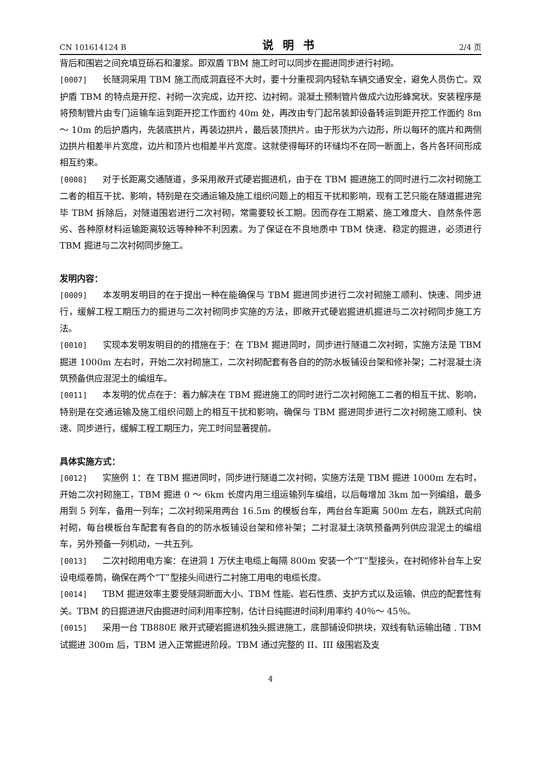CN 101614124 B 说明书 2/4 页
背后和围岩之间充填豆砾石和灌浆。即双盾 TBM 施工时可以同步在掘进同步进行衬砌。
[0007] 长隧洞采用 TBM 施工而成洞直径不大时，要十分重视洞内轻轨车辆交通安全，避免人员伤亡。双护盾 TBM 的特点是开挖、衬砌一次完成，边开挖、边衬砌。混凝土预制管片做成六边形蜂窝状。安装程序是将预制管片由专门运输车运到距开挖工作面约 40m 处，再改由专门起吊装卸设备转运到距开挖工作面约 8m ～ 10m 的后护盾内，先装底拱片，再装边拱片，最后装顶拱片。由于形状为六边形，所以每环的底片和两侧边拱片相差半片宽度，边片和顶片也相差半片宽度。这就使得每环的环缝均不在同一断面上，各片各环间形成相互约束。
[0008] 对于长距离交通隧道，多采用敞开式硬岩掘进机，由于在 TBM 掘进施工的同时进行二次衬砌施工二者的相互干扰、影响，特别是在交通运输及施工组织问题上的相互干扰和影响，现有工艺只能在隧道掘进完毕 TBM 拆除后，对隧道围岩进行二次衬砌，常需要较长工期。因而存在工期紧、施工难度大、自然条件恶劣、各种原材料运输距离较远等种种不利因素。为了保证在不良地质中 TBM 快速、稳定的掘进，必须进行 TBM 掘进与二次衬砌同步施工。
发明内容：
[0009] 本发明发明目的在于提出一种在能确保与 TBM 掘进同步进行二次衬砌施工顺利、快速、同步进行，缓解工程工期压力的掘进与二次衬砌同步实施的方法，即敞开式硬岩掘进机掘进与二次衬砌同步施工方法。
[0010] 实现本发明发明目的的措施在于：在 TBM 掘进同时，同步进行隧道二次衬砌，实施方法是 TBM 掘进 1000m 左右时，开始二次衬砌施工，二次衬砌配套有各自的的防水板铺设台架和修补架；二衬混凝土浇筑预备供应混泥土的编组车。
[0011] 本发明的优点在于：着力解决在 TBM 掘进施工的同时进行二次衬砌施工二者的相互干扰、影响，特别是在交通运输及施工组织问题上的相互干扰和影响，确保与 TBM 掘进同步进行二次衬砌施工顺利、快速、同步进行，缓解工程工期压力，完工时间显著提前。
具体实施方式：
[0012] 实施例 1：在 TBM 掘进同时，同步进行隧道二次衬砌，实施方法是 TBM 掘进 1000m 左右时，开始二次衬砌施工，TBM 掘进 0 ～ 6km 长度内用三组运输列车编组，以后每增加 3km 加一列编组，最多用到 5 列车，备用一列车；二次衬砌采用两台 16.5m 的模板台车，两台台车距离 500m 左右，跳跃式向前衬砌，每台模板台车配套有各自的的防水板铺设台架和修补架；二衬混凝土浇筑预备两列供应混泥土的编组车，另外预备一列机动，一共五列。
[0013] 二次衬砌用电方案：在进洞 1 万伏主电缆上每隔 800m 安装一个“T”型接头，在衬砌修补台车上安设电缆卷筒，确保在两个“T”型接头间进行二衬施工用电的电缆长度。
[0014] TBM 掘进效率主要受隧洞断面大小、TBM 性能、岩石性质、支护方式以及运输、供应的配套性有关。TBM 的日掘进进尺由掘进时间利用率控制，估计日纯掘进时间利用率约 40％～ 45％。
[0015] 采用一台 TB880E 敞开式硬岩掘进机独头掘进施工，底部铺设仰拱块，双线有轨运输出碴 . TBM 试掘进 300m 后，TBM 进入正常掘进阶段。TBM 通过完整的 II、III 级围岩及支
4